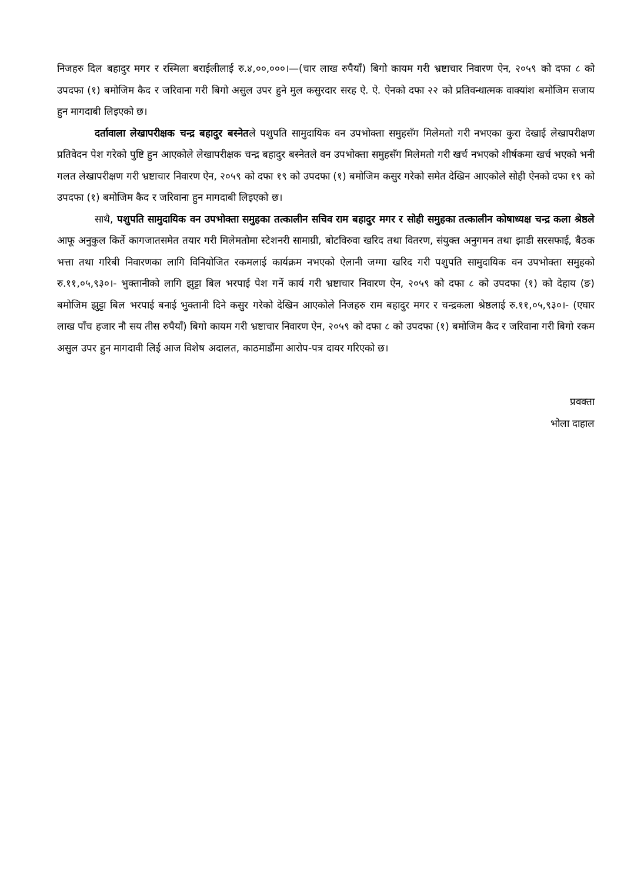निजहरु दिल बहादुर मगर र रस्मिला बराईलीलाई रु.४,००,०००।—(चार लाख रुपैयाँ) बिगो कायम गरी भ्रष्टाचार निवारण ऐन, २०५९ को दफा ८ को उपदफा (१) बमोजिम कैद र जरिवाना गरी बिगो असुल उपर हुने मुल कसुरदार सरह ऐ. ऐ. ऐनको दफा २२ को प्रतिवन्धात्मक वाक्यांश बमोजिम सजाय हुन मागदाबी लिइएको छ।
दर्तावाला लेखापरीक्षक चन्द्र बहादुर बस्नेतले पशुपति सामुदायिक वन उपभोक्ता समुहसँग मिलेमतो गरी नभएका कुरा देखाई लेखापरीक्षण प्रतिवेदन पेश गरेको पुष्टि हुन आएकोले लेखापरीक्षक चन्द्र बहादुर बस्नेतले वन उपभोक्ता समुहसँग मिलेमतो गरी खर्च नभएको शीर्षकमा खर्च भएको भनी गलत लेखापरीक्षण गरी भ्रष्टाचार निवारण ऐन, २०५९ को दफा १९ को उपदफा (१) बमोजिम कसुर गरेको समेत देखिन आएकोले सोही ऐनको दफा १९ को उपदफा (१) बमोजिम कैद र जरिवाना हुन मागदाबी लिइएको छ।
साथै, पशुपति सामुदायिक वन उपभोक्ता समुहका तत्कालीन सचिव राम बहादुर मगर र सोही समुहका तत्कालीन कोषाध्यक्ष चन्द्र कला श्रेष्ठले आफू अनुकुल किर्ते कागजातसमेत तयार गरी मिलेमतोमा स्टेशनरी सामाग्री, बोटविरुवा खरिद तथा वितरण, संयुक्त अनुगमन तथा झाडी सरसफाई, बैठक भत्ता तथा गरिबी निवारणका लागि विनियोजित रकमलाई कार्यक्रम नभएको ऐलानी जग्गा खरिद गरी पशुपति सामुदायिक वन उपभोक्ता समुहको रु.११,०५,९३०।- भुक्तानीको लागि झुट्टा बिल भरपाई पेश गर्ने कार्य गरी भ्रष्टाचार निवारण ऐन, २०५९ को दफा ८ को उपदफा (१) को देहाय (ङ) बमोजिम झुट्टा बिल भरपाई बनाई भुक्तानी दिने कसुर गरेको देखिन आएकोले निजहरु राम बहादुर मगर र चन्द्रकला श्रेष्ठलाई रु.११,०५,९३०।- (एघार लाख पाँच हजार नौ सय तीस रुपैयाँ) बिगो कायम गरी भ्रष्टाचार निवारण ऐन, २०५९ को दफा ८ को उपदफा (१) बमोजिम कैद र जरिवाना गरी बिगो रकम असुल उपर हुन मागदावी लिई आज विशेष अदालत, काठमाडौंमा आरोप-पत्र दायर गरिएको छ।
प्रवक्ता
भोला दाहाल